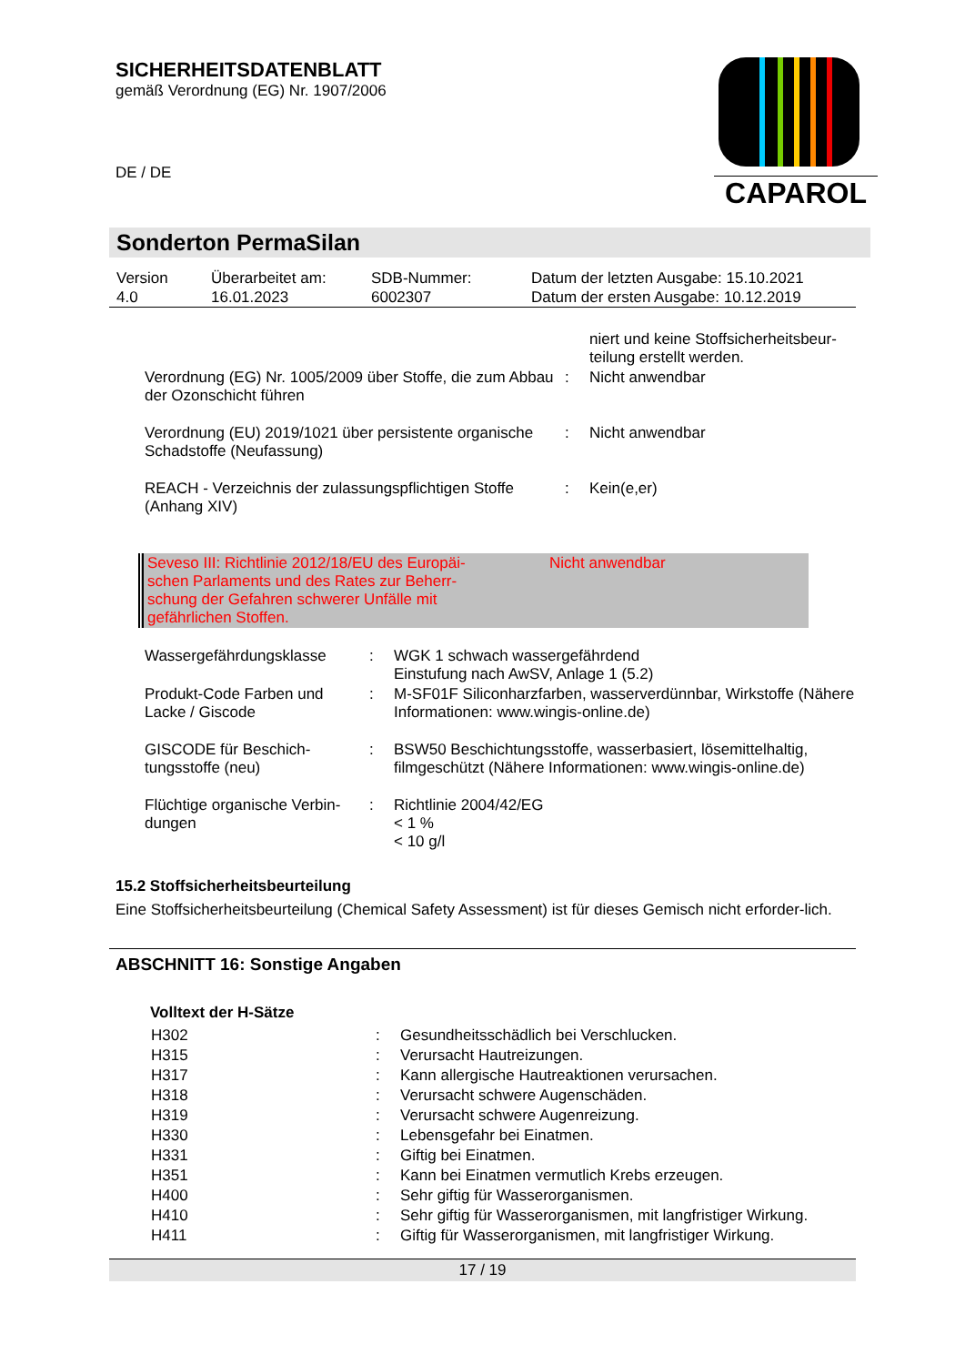SICHERHEITSDATENBLATT
gemäß Verordnung (EG) Nr. 1907/2006
DE / DE
CAPAROL
Sonderton PermaSilan
| Version 4.0 | Überarbeitet am: 16.01.2023 | SDB-Nummer: 6002307 | Datum der letzten Ausgabe: 15.10.2021 Datum der ersten Ausgabe: 10.12.2019 |
| | | niert und keine Stoffsicherheitsbeur- teilung erstellt werden. |
| Verordnung (EG) Nr. 1005/2009 über Stoffe, die zum Abbau der Ozonschicht führen | : | Nicht anwendbar |
| Verordnung (EU) 2019/1021 über persistente organische Schadstoffe (Neufassung) | : | Nicht anwendbar |
| REACH - Verzeichnis der zulassungspflichtigen Stoffe (Anhang XIV) | : | Kein(e,er) |
| Seveso III: Richtlinie 2012/18/EU des Europäi- schen Parlaments und des Rates zur Beherr- schung der Gefahren schwerer Unfälle mit gefährlichen Stoffen. | Nicht anwendbar |
| Wassergefährdungsklasse | : | WGK 1 schwach wassergefährdend Einstufung nach AwSV, Anlage 1 (5.2) |
| Produkt-Code Farben und Lacke / Giscode | : | M-SF01F Siliconharzfarben, wasserverdünnbar, Wirkstoffe (Nähere Informationen: www.wingis-online.de) |
| GISCODE für Beschich-tungsstoffe (neu) | : | BSW50 Beschichtungsstoffe, wasserbasiert, lösemittelhaltig, filmgeschützt (Nähere Informationen: www.wingis-online.de) |
| Flüchtige organische Verbin-dungen | : | Richtlinie 2004/42/EG < 1 % < 10 g/l |
15.2 Stoffsicherheitsbeurteilung
Eine Stoffsicherheitsbeurteilung (Chemical Safety Assessment) ist für dieses Gemisch nicht erforder-lich.
ABSCHNITT 16: Sonstige Angaben
Volltext der H-Sätze
| H302 | : | Gesundheitsschädlich bei Verschlucken. |
| H315 | : | Verursacht Hautreizungen. |
| H317 | : | Kann allergische Hautreaktionen verursachen. |
| H318 | : | Verursacht schwere Augenschäden. |
| H319 | : | Verursacht schwere Augenreizung. |
| H330 | : | Lebensgefahr bei Einatmen. |
| H331 | : | Giftig bei Einatmen. |
| H351 | : | Kann bei Einatmen vermutlich Krebs erzeugen. |
| H400 | : | Sehr giftig für Wasserorganismen. |
| H410 | : | Sehr giftig für Wasserorganismen, mit langfristiger Wirkung. |
| H411 | : | Giftig für Wasserorganismen, mit langfristiger Wirkung. |
17 / 19